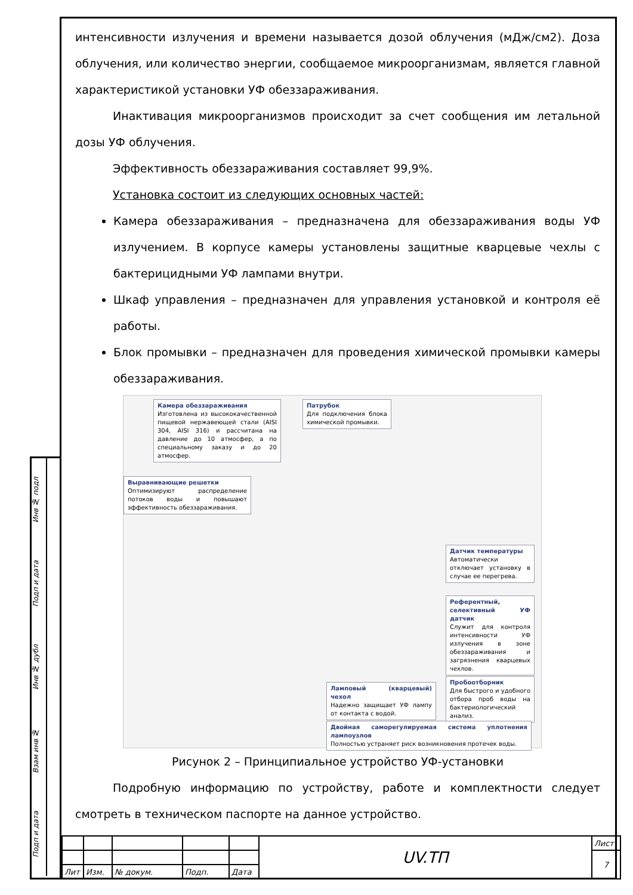Инв № подл
Подп и дата
Инв № дубл
Взам инв №
Подп и дата
интенсивности излучения и времени называется дозой облучения (мДж/см2). Доза облучения, или количество энергии, сообщаемое микроорганизмам, является главной характеристикой установки УФ обеззараживания.
Инактивация микроорганизмов происходит за счет сообщения им летальной дозы УФ облучения.
Эффективность обеззараживания составляет 99,9%.
Установка состоит из следующих основных частей:
Камера обеззараживания – предназначена для обеззараживания воды УФ излучением. В корпусе камеры установлены защитные кварцевые чехлы с бактерицидными УФ лампами внутри.
Шкаф управления – предназначен для управления установкой и контроля её работы.
Блок промывки – предназначен для проведения химической промывки камеры обеззараживания.
Камера обеззараживания
Изготовлена из высококачественной пищевой нержавеющей стали (AISI 304, AISI 316) и рассчитана на давление до 10 атмосфер, а по специальному заказу и до 20 атмосфер.
Патрубок
Для подключения блока химической промывки.
Выравнивающие решетки
Оптимизируют распределение потоков воды и повышают эффективность обеззараживания.
Датчик температуры
Автоматически отключает установку в случае ее перегрева.
Референтный, селективный УФ датчик
Служит для контроля интенсивности УФ излучения в зоне обеззараживания и загрязнения кварцевых чехлов.
Ламповый (кварцевый) чехол
Надежно защищает УФ лампу от контакта с водой.
Пробоотборник
Для быстрого и удобного отбора проб воды на бактериологический анализ.
Двойная саморегулируемая система уплотнения лампоузлов
Полностью устраняет риск возникновения протечек воды.
Рисунок 2 – Принципиальное устройство УФ-установки
Подробную информацию по устройству, работе и комплектности следует смотреть в техническом паспорте на данное устройство.
| | | | | | UV.ТП | Лист |
| | | | | | | 7 |
| Лит | Изм. | № докум. | Подп. | Дата | | |